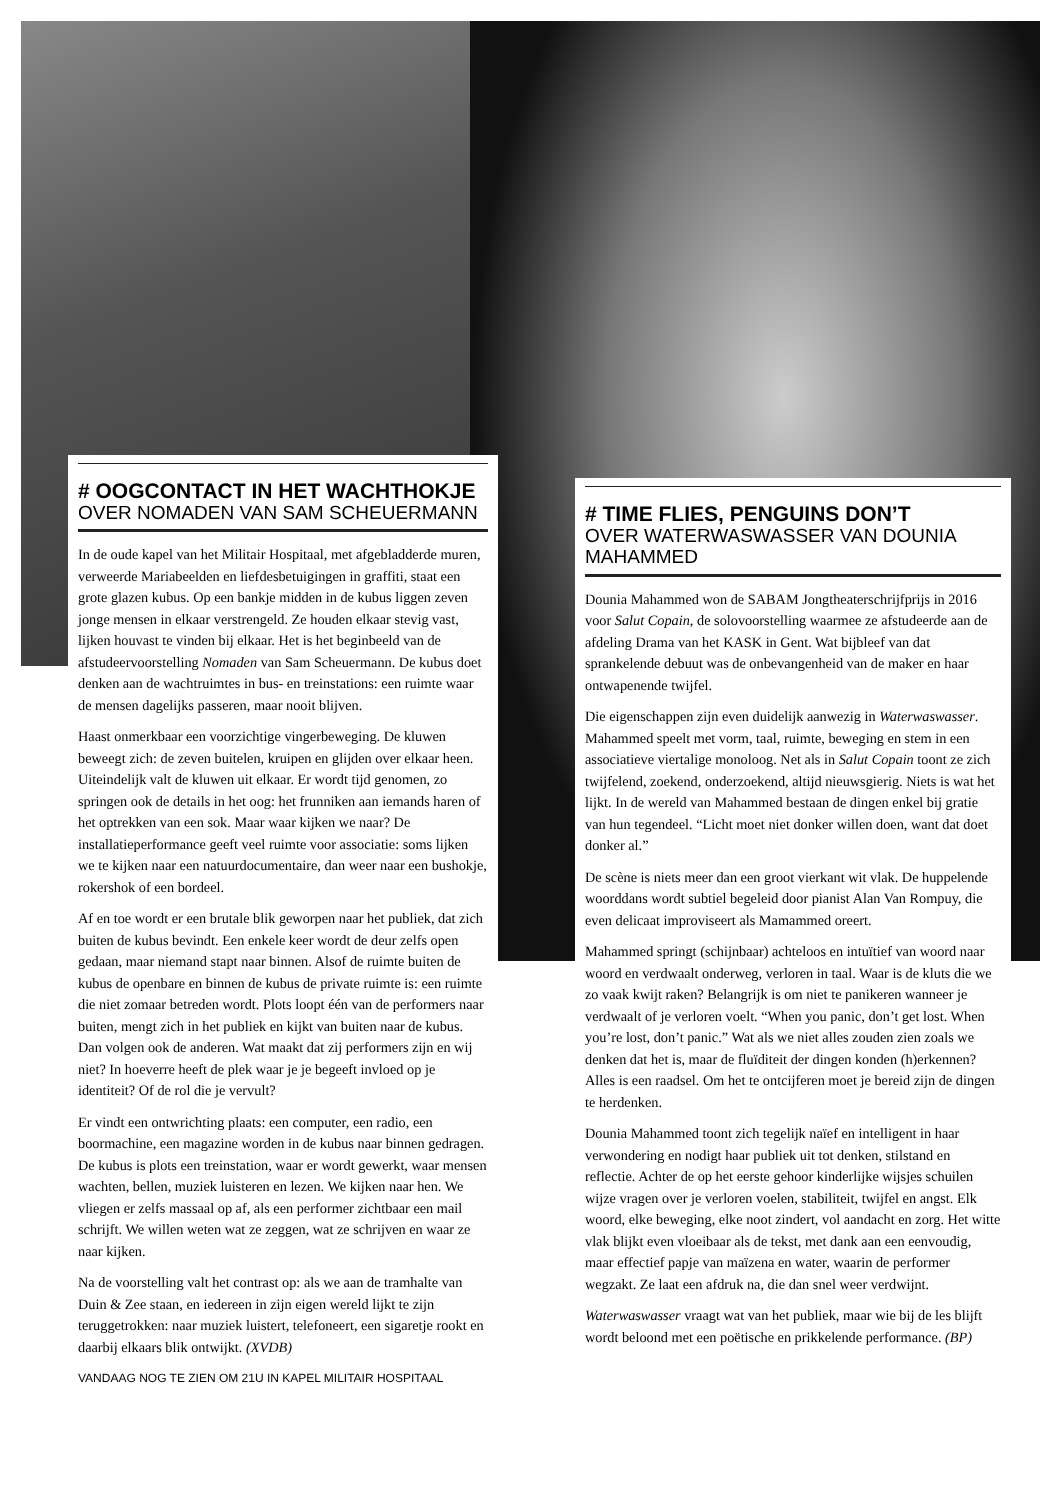# OOGCONTACT IN HET WACHTHOKJE
OVER NOMADEN VAN SAM SCHEUERMANN
In de oude kapel van het Militair Hospitaal, met afgebladderde muren, verweerde Mariabeelden en liefdesbetuigingen in graffiti, staat een grote glazen kubus. Op een bankje midden in de kubus liggen zeven jonge mensen in elkaar verstrengeld. Ze houden elkaar stevig vast, lijken houvast te vinden bij elkaar. Het is het beginbeeld van de afstudeervoorstelling Nomaden van Sam Scheuermann. De kubus doet denken aan de wachtruimtes in bus- en treinstations: een ruimte waar de mensen dagelijks passeren, maar nooit blijven.
Haast onmerkbaar een voorzichtige vingerbeweging. De kluwen beweegt zich: de zeven buitelen, kruipen en glijden over elkaar heen. Uiteindelijk valt de kluwen uit elkaar. Er wordt tijd genomen, zo springen ook de details in het oog: het frunniken aan iemands haren of het optrekken van een sok. Maar waar kijken we naar? De installatieperformance geeft veel ruimte voor associatie: soms lijken we te kijken naar een natuurdocumentaire, dan weer naar een bushokje, rokershok of een bordeel.
Af en toe wordt er een brutale blik geworpen naar het publiek, dat zich buiten de kubus bevindt. Een enkele keer wordt de deur zelfs open gedaan, maar niemand stapt naar binnen. Alsof de ruimte buiten de kubus de openbare en binnen de kubus de private ruimte is: een ruimte die niet zomaar betreden wordt. Plots loopt één van de performers naar buiten, mengt zich in het publiek en kijkt van buiten naar de kubus. Dan volgen ook de anderen. Wat maakt dat zij performers zijn en wij niet? In hoeverre heeft de plek waar je je begeeft invloed op je identiteit? Of de rol die je vervult?
Er vindt een ontwrichting plaats: een computer, een radio, een boormachine, een magazine worden in de kubus naar binnen gedragen. De kubus is plots een treinstation, waar er wordt gewerkt, waar mensen wachten, bellen, muziek luisteren en lezen. We kijken naar hen. We vliegen er zelfs massaal op af, als een performer zichtbaar een mail schrijft. We willen weten wat ze zeggen, wat ze schrijven en waar ze naar kijken.
Na de voorstelling valt het contrast op: als we aan de tramhalte van Duin & Zee staan, en iedereen in zijn eigen wereld lijkt te zijn teruggetrokken: naar muziek luistert, telefoneert, een sigaretje rookt en daarbij elkaars blik ontwijkt. (XVDB)
VANDAAG NOG TE ZIEN OM 21U IN KAPEL MILITAIR HOSPITAAL
# TIME FLIES, PENGUINS DON’T
OVER WATERWASWASSER VAN DOUNIA MAHAMMED
Dounia Mahammed won de SABAM Jongtheaterschrijfprijs in 2016 voor Salut Copain, de solovoorstelling waarmee ze afstudeerde aan de afdeling Drama van het KASK in Gent. Wat bijbleef van dat sprankelende debuut was de onbevangenheid van de maker en haar ontwapenende twijfel.
Die eigenschappen zijn even duidelijk aanwezig in Waterwaswasser. Mahammed speelt met vorm, taal, ruimte, beweging en stem in een associatieve viertalige monoloog. Net als in Salut Copain toont ze zich twijfelend, zoekend, onderzoekend, altijd nieuwsgierig. Niets is wat het lijkt. In de wereld van Mahammed bestaan de dingen enkel bij gratie van hun tegendeel. “Licht moet niet donker willen doen, want dat doet donker al.”
De scène is niets meer dan een groot vierkant wit vlak. De huppelende woorddans wordt subtiel begeleid door pianist Alan Van Rompuy, die even delicaat improviseert als Mamammed oreert.
Mahammed springt (schijnbaar) achteloos en intuïtief van woord naar woord en verdwaalt onderweg, verloren in taal. Waar is de kluts die we zo vaak kwijt raken? Belangrijk is om niet te panikeren wanneer je verdwaalt of je verloren voelt. “When you panic, don’t get lost. When you’re lost, don’t panic.” Wat als we niet alles zouden zien zoals we denken dat het is, maar de fluïditeit der dingen konden (h)erkennen? Alles is een raadsel. Om het te ontcijferen moet je bereid zijn de dingen te herdenken.
Dounia Mahammed toont zich tegelijk naïef en intelligent in haar verwondering en nodigt haar publiek uit tot denken, stilstand en reflectie. Achter de op het eerste gehoor kinderlijke wijsjes schuilen wijze vragen over je verloren voelen, stabiliteit, twijfel en angst. Elk woord, elke beweging, elke noot zindert, vol aandacht en zorg. Het witte vlak blijkt even vloeibaar als de tekst, met dank aan een eenvoudig, maar effectief papje van maïzena en water, waarin de performer wegzakt. Ze laat een afdruk na, die dan snel weer verdwijnt.
Waterwaswasser vraagt wat van het publiek, maar wie bij de les blijft wordt beloond met een poëtische en prikkelende performance. (BP)